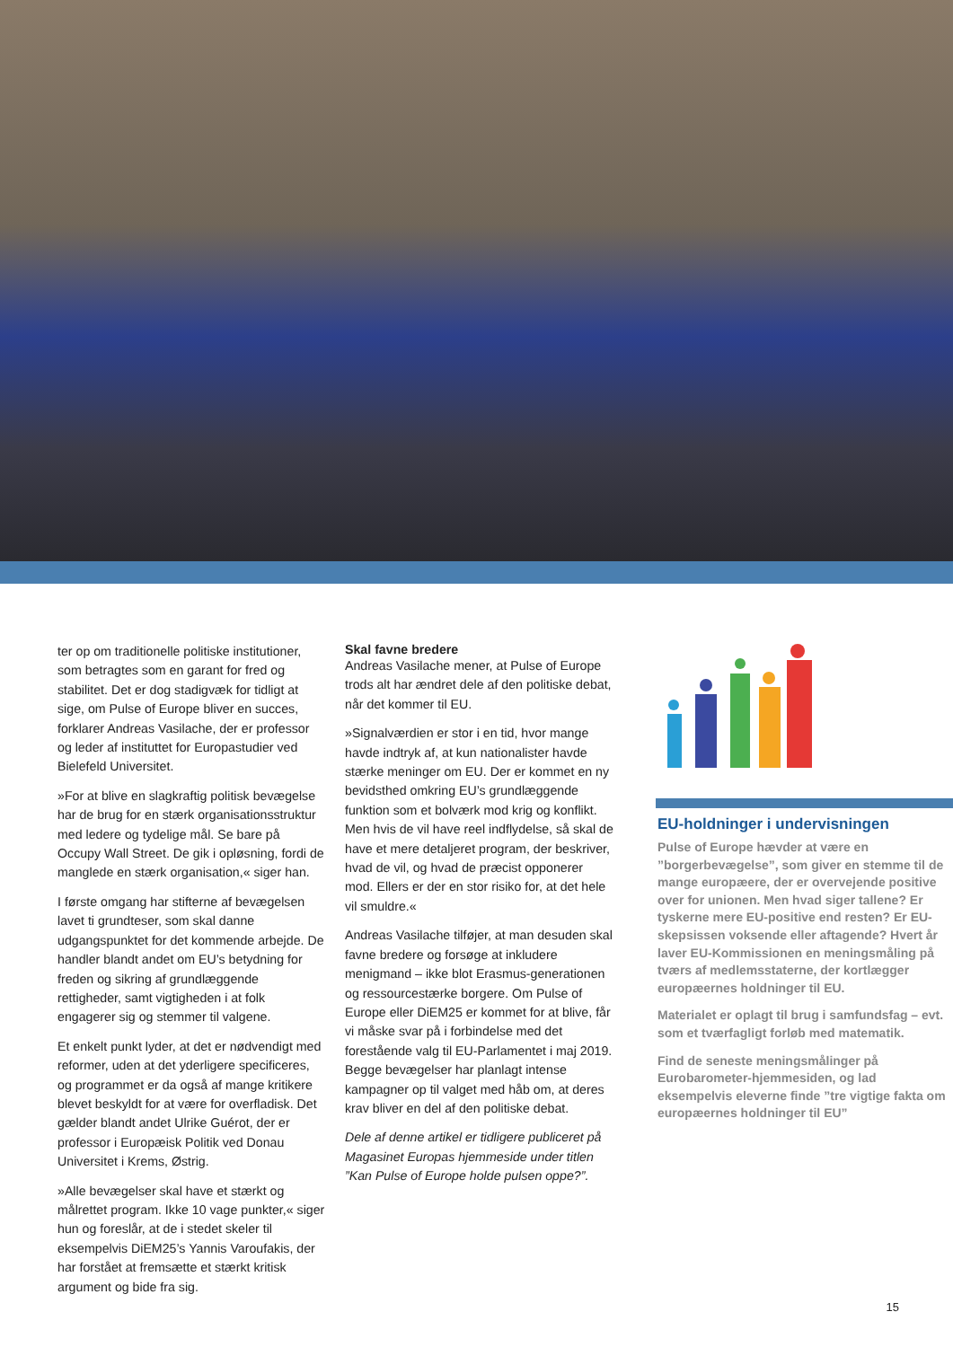ter op om traditionelle politiske institutioner, som betragtes som en garant for fred og stabilitet. Det er dog stadigvæk for tidligt at sige, om Pulse of Europe bliver en succes, forklarer Andreas Vasilache, der er professor og leder af instituttet for Europastudier ved Bielefeld Universitet.
»For at blive en slagkraftig politisk bevægelse har de brug for en stærk organisationsstruktur med ledere og tydelige mål. Se bare på Occupy Wall Street. De gik i opløsning, fordi de manglede en stærk organisation,« siger han.
I første omgang har stifterne af bevægelsen lavet ti grundteser, som skal danne udgangspunktet for det kommende arbejde. De handler blandt andet om EU’s betydning for freden og sikring af grundlæggende rettigheder, samt vigtigheden i at folk engagerer sig og stemmer til valgene.
Et enkelt punkt lyder, at det er nødvendigt med reformer, uden at det yderligere specificeres, og programmet er da også af mange kritikere blevet beskyldt for at være for overfladisk. Det gælder blandt andet Ulrike Guérot, der er professor i Europæisk Politik ved Donau Universitet i Krems, Østrig.
»Alle bevægelser skal have et stærkt og målrettet program. Ikke 10 vage punkter,« siger hun og foreslår, at de i stedet skeler til eksempelvis DiEM25’s Yannis Varoufakis, der har forstået at fremsætte et stærkt kritisk argument og bide fra sig.
Skal favne bredere
Andreas Vasilache mener, at Pulse of Europe trods alt har ændret dele af den politiske debat, når det kommer til EU.
»Signalværdien er stor i en tid, hvor mange havde indtryk af, at kun nationalister havde stærke meninger om EU. Der er kommet en ny bevidsthed omkring EU’s grundlæggende funktion som et bolværk mod krig og konflikt. Men hvis de vil have reel indflydelse, så skal de have et mere detaljeret program, der beskriver, hvad de vil, og hvad de præcist opponerer mod. Ellers er der en stor risiko for, at det hele vil smuldre.«
Andreas Vasilache tilføjer, at man desuden skal favne bredere og forsøge at inkludere menigmand – ikke blot Erasmus-generationen og ressourcestærke borgere. Om Pulse of Europe eller DiEM25 er kommet for at blive, får vi måske svar på i forbindelse med det forestående valg til EU-Parlamentet i maj 2019. Begge bevægelser har planlagt intense kampagner op til valget med håb om, at deres krav bliver en del af den politiske debat.
Dele af denne artikel er tidligere publiceret på Magasinet Europas hjemmeside under titlen ”Kan Pulse of Europe holde pulsen oppe?”.
EU-holdninger i undervisningen
Pulse of Europe hævder at være en ”borgerbevægelse”, som giver en stemme til de mange europæere, der er overvejende positive over for unionen. Men hvad siger tallene? Er tyskerne mere EU-positive end resten? Er EU-skepsissen voksende eller aftagende? Hvert år laver EU-Kommissionen en meningsmåling på tværs af medlemsstaterne, der kortlægger europæernes holdninger til EU.
Materialet er oplagt til brug i samfundsfag – evt. som et tværfagligt forløb med matematik.
Find de seneste meningsmålinger på Eurobarometer-hjemmesiden, og lad eksempelvis eleverne finde ”tre vigtige fakta om europæernes holdninger til EU”
15